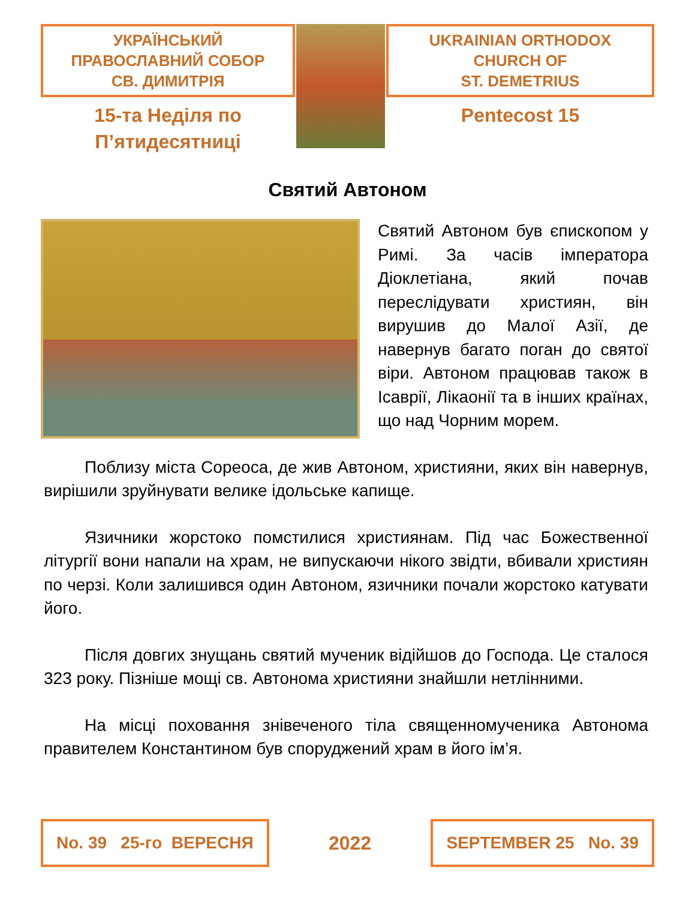УКРАЇНСЬКИЙ
ПРАВОСЛАВНИЙ СОБОР
СВ. ДИМИТРІЯ
15-та Неділя по
П’ятидесятниці
UKRAINIAN ORTHODOX
CHURCH OF
ST. DEMETRIUS
Pentecost 15
Святий Автоном
Святий Автоном був єпископом у Римі. За часів імператора Діоклетіана, який почав переслідувати християн, він вирушив до Малої Азії, де навернув багато поган до святої віри. Автоном працював також в Ісаврії, Лікаонії та в інших країнах, що над Чорним морем.
Поблизу міста Сореоса, де жив Автоном, християни, яких він навернув, вирішили зруйнувати велике ідольське капище.
Язичники жорстоко помстилися християнам. Під час Божественної літургії вони напали на храм, не випускаючи нікого звідти, вбивали християн по черзі. Коли залишився один Автоном, язичники почали жорстоко катувати його.
Після довгих знущань святий мученик відійшов до Господа. Це сталося 323 року. Пізніше мощі св. Автонома християни знайшли нетлінними.
На місці поховання знівеченого тіла священномученика Автонома правителем Константином був споруджений храм в його ім’я.
No. 39 25-го ВЕРЕСНЯ
2022
SEPTEMBER 25 No. 39